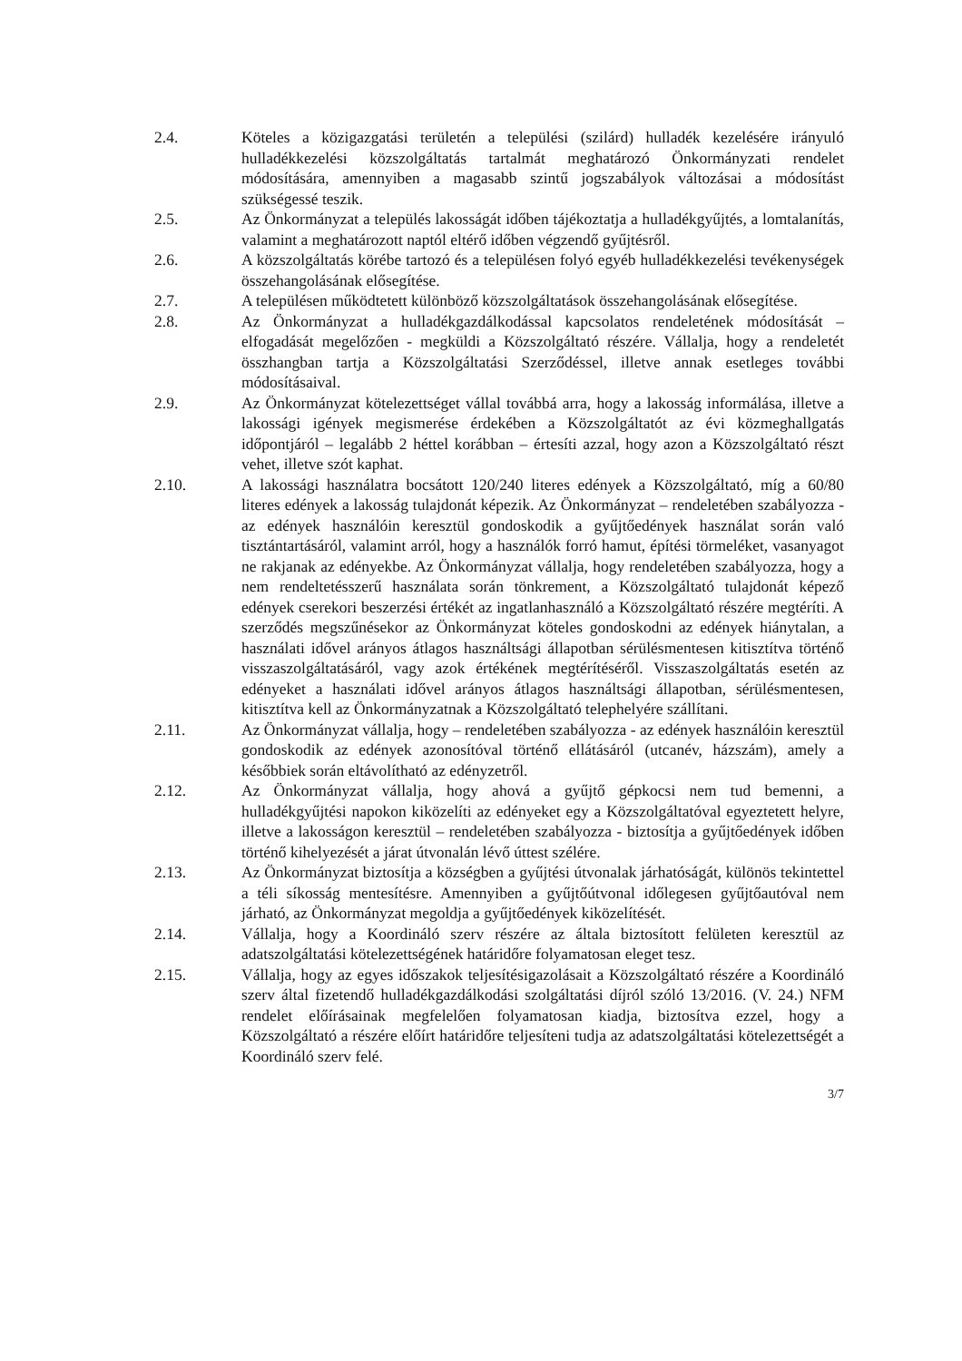2.4. Köteles a közigazgatási területén a települési (szilárd) hulladék kezelésére irányuló hulladékkezelési közszolgáltatás tartalmát meghatározó Önkormányzati rendelet módosítására, amennyiben a magasabb szintű jogszabályok változásai a módosítást szükségessé teszik.
2.5. Az Önkormányzat a település lakosságát időben tájékoztatja a hulladékgyűjtés, a lomtalanítás, valamint a meghatározott naptól eltérő időben végzendő gyűjtésről.
2.6. A közszolgáltatás körébe tartozó és a településen folyó egyéb hulladékkezelési tevékenységek összehangolásának elősegítése.
2.7. A településen működtetett különböző közszolgáltatások összehangolásának elősegítése.
2.8. Az Önkormányzat a hulladékgazdálkodással kapcsolatos rendeletének módosítását – elfogadását megelőzően - megküldi a Közszolgáltató részére. Vállalja, hogy a rendeletét összhangban tartja a Közszolgáltatási Szerződéssel, illetve annak esetleges további módosításaival.
2.9. Az Önkormányzat kötelezettséget vállal továbbá arra, hogy a lakosság informálása, illetve a lakossági igények megismerése érdekében a Közszolgáltatót az évi közmeghallgatás időpontjáról – legalább 2 héttel korábban – értesíti azzal, hogy azon a Közszolgáltató részt vehet, illetve szót kaphat.
2.10. A lakossági használatra bocsátott 120/240 literes edények a Közszolgáltató, míg a 60/80 literes edények a lakosság tulajdonát képezik. Az Önkormányzat – rendeletében szabályozza - az edények használóin keresztül gondoskodik a gyűjtőedények használat során való tisztántartásáról, valamint arról, hogy a használók forró hamut, építési törmeléket, vasanyagot ne rakjanak az edényekbe. Az Önkormányzat vállalja, hogy rendeletében szabályozza, hogy a nem rendeltetésszerű használata során tönkrement, a Közszolgáltató tulajdonát képező edények cserekori beszerzési értékét az ingatlanhasználó a Közszolgáltató részére megtéríti. A szerződés megszűnésekor az Önkormányzat köteles gondoskodni az edények hiánytalan, a használati idővel arányos átlagos használtsági állapotban sérülésmentesen kitisztítva történő visszaszolgáltatásáról, vagy azok értékének megtérítéséről. Visszaszolgáltatás esetén az edényeket a használati idővel arányos átlagos használtsági állapotban, sérülésmentesen, kitisztítva kell az Önkormányzatnak a Közszolgáltató telephelyére szállítani.
2.11. Az Önkormányzat vállalja, hogy – rendeletében szabályozza - az edények használóin keresztül gondoskodik az edények azonosítóval történő ellátásáról (utcanév, házszám), amely a későbbiek során eltávolítható az edényzetről.
2.12. Az Önkormányzat vállalja, hogy ahová a gyűjtő gépkocsi nem tud bemenni, a hulladékgyűjtési napokon kiközelíti az edényeket egy a Közszolgáltatóval egyeztetett helyre, illetve a lakosságon keresztül – rendeletében szabályozza - biztosítja a gyűjtőedények időben történő kihelyezését a járat útvonalán lévő úttest szélére.
2.13. Az Önkormányzat biztosítja a községben a gyűjtési útvonalak járhatóságát, különös tekintettel a téli síkosság mentesítésre. Amennyiben a gyűjtőútvonal időlegesen gyűjtőautóval nem járható, az Önkormányzat megoldja a gyűjtőedények kiközelítését.
2.14. Vállalja, hogy a Koordináló szerv részére az általa biztosított felületen keresztül az adatszolgáltatási kötelezettségének határidőre folyamatosan eleget tesz.
2.15. Vállalja, hogy az egyes időszakok teljesítésigazolásait a Közszolgáltató részére a Koordináló szerv által fizetendő hulladékgazdálkodási szolgáltatási díjról szóló 13/2016. (V. 24.) NFM rendelet előírásainak megfelelően folyamatosan kiadja, biztosítva ezzel, hogy a Közszolgáltató a részére előírt határidőre teljesíteni tudja az adatszolgáltatási kötelezettségét a Koordináló szerv felé.
3/7